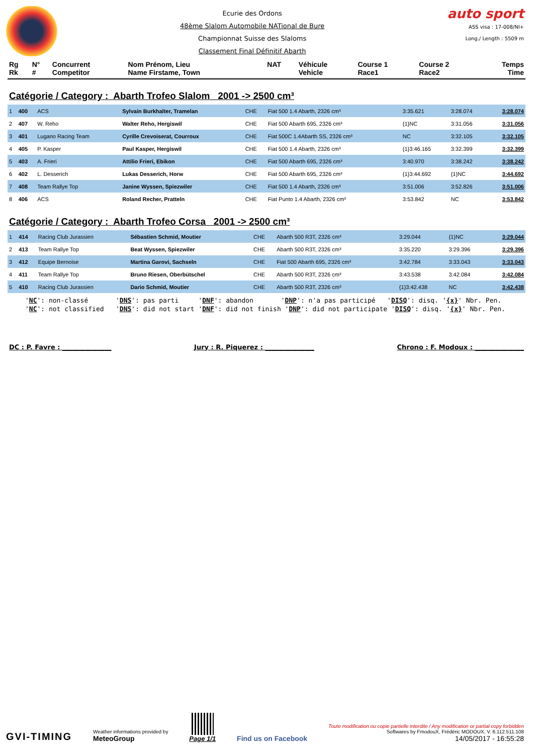Ecurie des Ordons
48ème Slalom Automobile NATional de Bure
Championnat Suisse des Slaloms
Classement Final Définitif Abarth
auto sport
ASS visa : 17-008/NI+
Long./ Length : 5509 m
| Rg Rk | N° # | Concurrent Competitor | Nom Prénom, Lieu Name Firstame, Town | NAT | Véhicule Vehicle | Course 1 Race1 | Course 2 Race2 | Temps Time |
| --- | --- | --- | --- | --- | --- | --- | --- | --- |
Catégorie / Category : Abarth Trofeo Slalom 2001 -> 2500 cm³
| 1 | 400 | ACS | Sylvain Burkhalter, Tramelan | CHE | Fiat 500 1.4 Abarth, 2326 cm³ | 3:35.621 | 3:28.074 | 3:28.074 |
| 2 | 407 | W. Reho | Walter Reho, Hergiswil | CHE | Fiat 500 Abarth 695, 2326 cm³ | {1}NC | 3:31.056 | 3:31.056 |
| 3 | 401 | Lugano Racing Team | Cyrille Crevoiserat, Courroux | CHE | Fiat 500C 1.4Abarth SS, 2326 cm³ | NC | 3:32.105 | 3:32.105 |
| 4 | 405 | P. Kasper | Paul Kasper, Hergiswil | CHE | Fiat 500 1.4 Abarth, 2326 cm³ | {1}3:46.165 | 3:32.399 | 3:32.399 |
| 5 | 403 | A. Frieri | Attilio Frieri, Ebikon | CHE | Fiat 500 Abarth 695, 2326 cm³ | 3:40.970 | 3:38.242 | 3:38.242 |
| 6 | 402 | L. Desserich | Lukas Desserich, Horw | CHE | Fiat 500 Abarth 695, 2326 cm³ | {1}3:44.692 | {1}NC | 3:44.692 |
| 7 | 408 | Team Rallye Top | Janine Wyssen, Spiezwiler | CHE | Fiat 500 1.4 Abarth, 2326 cm³ | 3:51.006 | 3:52.826 | 3:51.006 |
| 8 | 406 | ACS | Roland Recher, Pratteln | CHE | Fiat Punto 1.4 Abarth, 2326 cm³ | 3:53.842 | NC | 3:53.842 |
Catégorie / Category : Abarth Trofeo Corsa 2001 -> 2500 cm³
| 1 | 414 | Racing Club Jurassien | Sébastien Schmid, Moutier | CHE | Abarth 500 R3T, 2326 cm³ | 3:29.044 | {1}NC | 3:29.044 |
| 2 | 413 | Team Rallye Top | Beat Wyssen, Spiezwiler | CHE | Abarth 500 R3T, 2326 cm³ | 3:35.220 | 3:29.396 | 3:29.396 |
| 3 | 412 | Equipe Bernoise | Martina Garovi, Sachseln | CHE | Fiat 500 Abarth 695, 2326 cm³ | 3:42.784 | 3:33.043 | 3:33.043 |
| 4 | 411 | Team Rallye Top | Bruno Riesen, Oberbütschel | CHE | Abarth 500 R3T, 2326 cm³ | 3:43.538 | 3:42.084 | 3:42.084 |
| 5 | 410 | Racing Club Jurassien | Dario Schmid, Moutier | CHE | Abarth 500 R3T, 2326 cm³ | {1}3:42.438 | NC | 3:42.438 |
'NC': non-classé 'DNS': pas parti 'DNF': abandon 'DNP': n'a pas participé 'DISQ': disq. '{x}' Nbr. Pen. 'NC': not classified 'DNS': did not start 'DNF': did not finish 'DNP': did not participate 'DISQ': disq. '{x}' Nbr. Pen.
DC : P. Favre : _______________ Jury : R. Piquerez : _______________ Chrono : F. Modoux : _______________
GVI-TIMING
Weather informations provided by
MeteoGroup
Page 1/1
Find us on Facebook
Toute modification ou copie partielle interdite / Any modification or partial copy forbidden
Softwares by FmodouX, Frédéric MODOUX, V. 6.112.511.108
14/05/2017 - 16:55:28